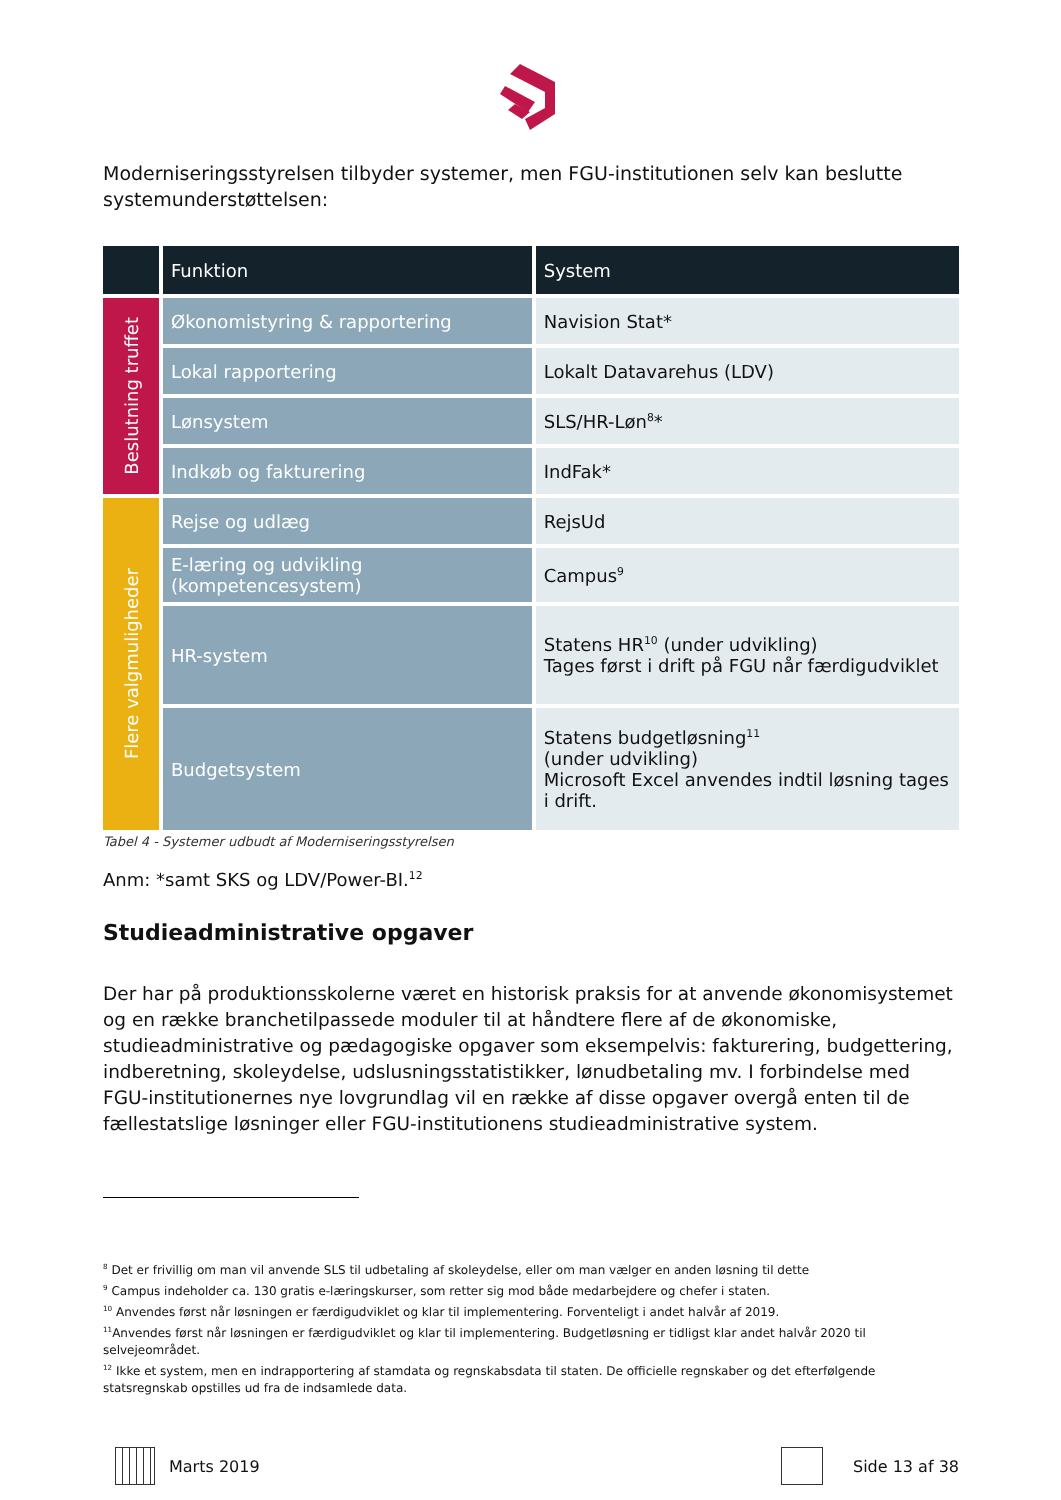Moderniseringsstyrelsen tilbyder systemer, men FGU-institutionen selv kan beslutte systemunderstøttelsen:
| | Funktion | System |
| --- | --- | --- |
| Beslutning truffet | Økonomistyring & rapportering | Navision Stat* |
| | Lokal rapportering | Lokalt Datavarehus (LDV) |
| | Lønsystem | SLS/HR-Løn<sup>8</sup>* |
| | Indkøb og fakturering | IndFak* |
| Flere valgmuligheder | Rejse og udlæg | RejsUd |
| | E-læring og udvikling (kompetencesystem) | Campus<sup>9</sup> |
| | HR-system | Statens HR<sup>10</sup> (under udvikling) Tages først i drift på FGU når færdigudviklet |
| | Budgetsystem | Statens budgetløsning<sup>11</sup> (under udvikling) Microsoft Excel anvendes indtil løsning tages i drift. |
Tabel 4 - Systemer udbudt af Moderniseringsstyrelsen
Anm: *samt SKS og LDV/Power-BI.<sup>12</sup>
Studieadministrative opgaver
Der har på produktionsskolerne været en historisk praksis for at anvende økonomisystemet og en række branchetilpassede moduler til at håndtere flere af de økonomiske, studieadministrative og pædagogiske opgaver som eksempelvis: fakturering, budgettering, indberetning, skoleydelse, udslusningsstatistikker, lønudbetaling mv. I forbindelse med FGU-institutionernes nye lovgrundlag vil en række af disse opgaver overgå enten til de fællestatslige løsninger eller FGU-institutionens studieadministrative system.
<sup>8</sup> Det er frivillig om man vil anvende SLS til udbetaling af skoleydelse, eller om man vælger en anden løsning til dette
<sup>9</sup> Campus indeholder ca. 130 gratis e-læringskurser, som retter sig mod både medarbejdere og chefer i staten.
<sup>10</sup> Anvendes først når løsningen er færdigudviklet og klar til implementering. Forventeligt i andet halvår af 2019.
<sup>11</sup> Anvendes først når løsningen er færdigudviklet og klar til implementering. Budgetløsning er tidligst klar andet halvår 2020 til selvejeområdet.
<sup>12</sup> Ikke et system, men en indrapportering af stamdata og regnskabsdata til staten. De officielle regnskaber og det efterfølgende statsregnskab opstilles ud fra de indsamlede data.
Marts 2019 Side 13 af 38